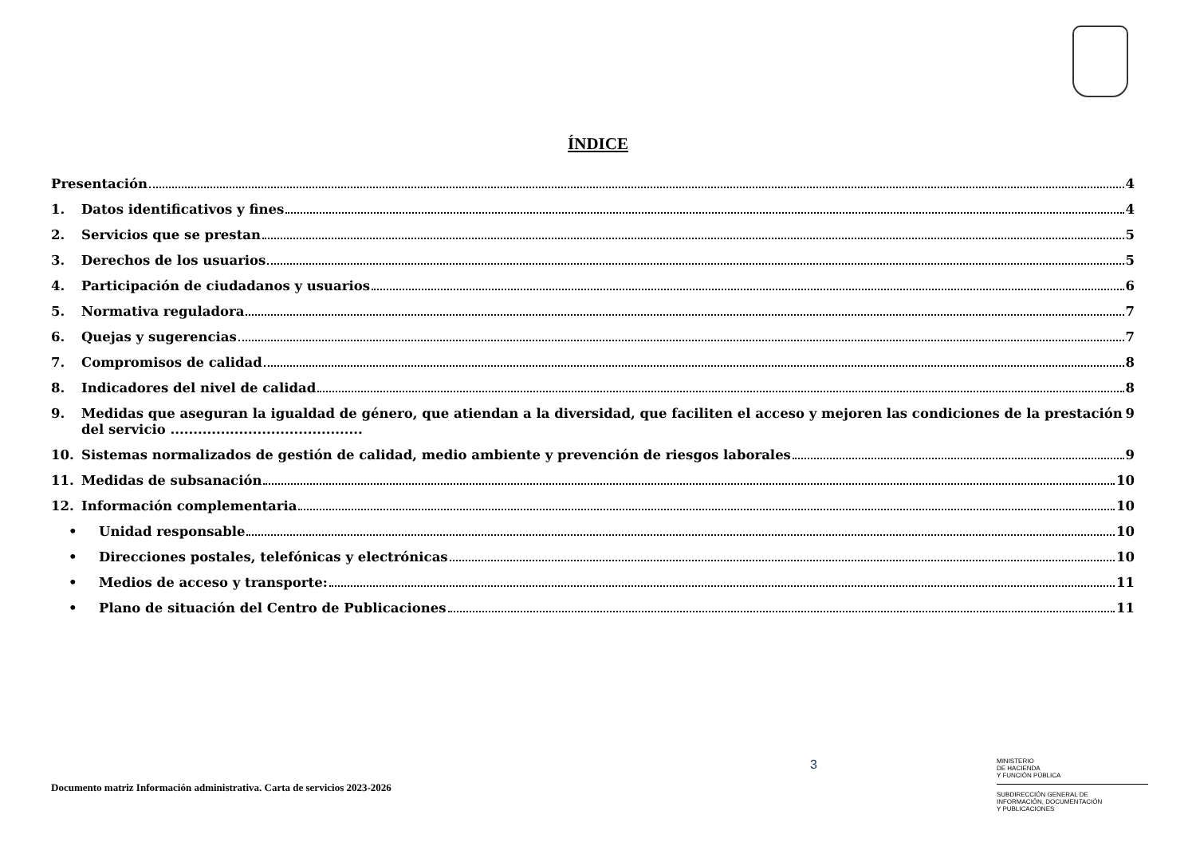ÍNDICE
Presentación 4
1. Datos identificativos y fines 4
2. Servicios que se prestan 5
3. Derechos de los usuarios 5
4. Participación de ciudadanos y usuarios 6
5. Normativa reguladora 7
6. Quejas y sugerencias 7
7. Compromisos de calidad 8
8. Indicadores del nivel de calidad 8
9. Medidas que aseguran la igualdad de género, que atiendan a la diversidad, que faciliten el acceso y mejoren las condiciones de la prestación del servicio .......................................... 9
10. Sistemas normalizados de gestión de calidad, medio ambiente y prevención de riesgos laborales 9
11. Medidas de subsanación 10
12. Información complementaria 10
• Unidad responsable 10
• Direcciones postales, telefónicas y electrónicas 10
• Medios de acceso y transporte: 11
• Plano de situación del Centro de Publicaciones 11
Documento matriz Información administrativa. Carta de servicios 2023-2026
3
MINISTERIO
DE HACIENDA
Y FUNCIÓN PÚBLICA
SUBDIRECCIÓN GENERAL DE
INFORMACIÓN, DOCUMENTACIÓN
Y PUBLICACIONES